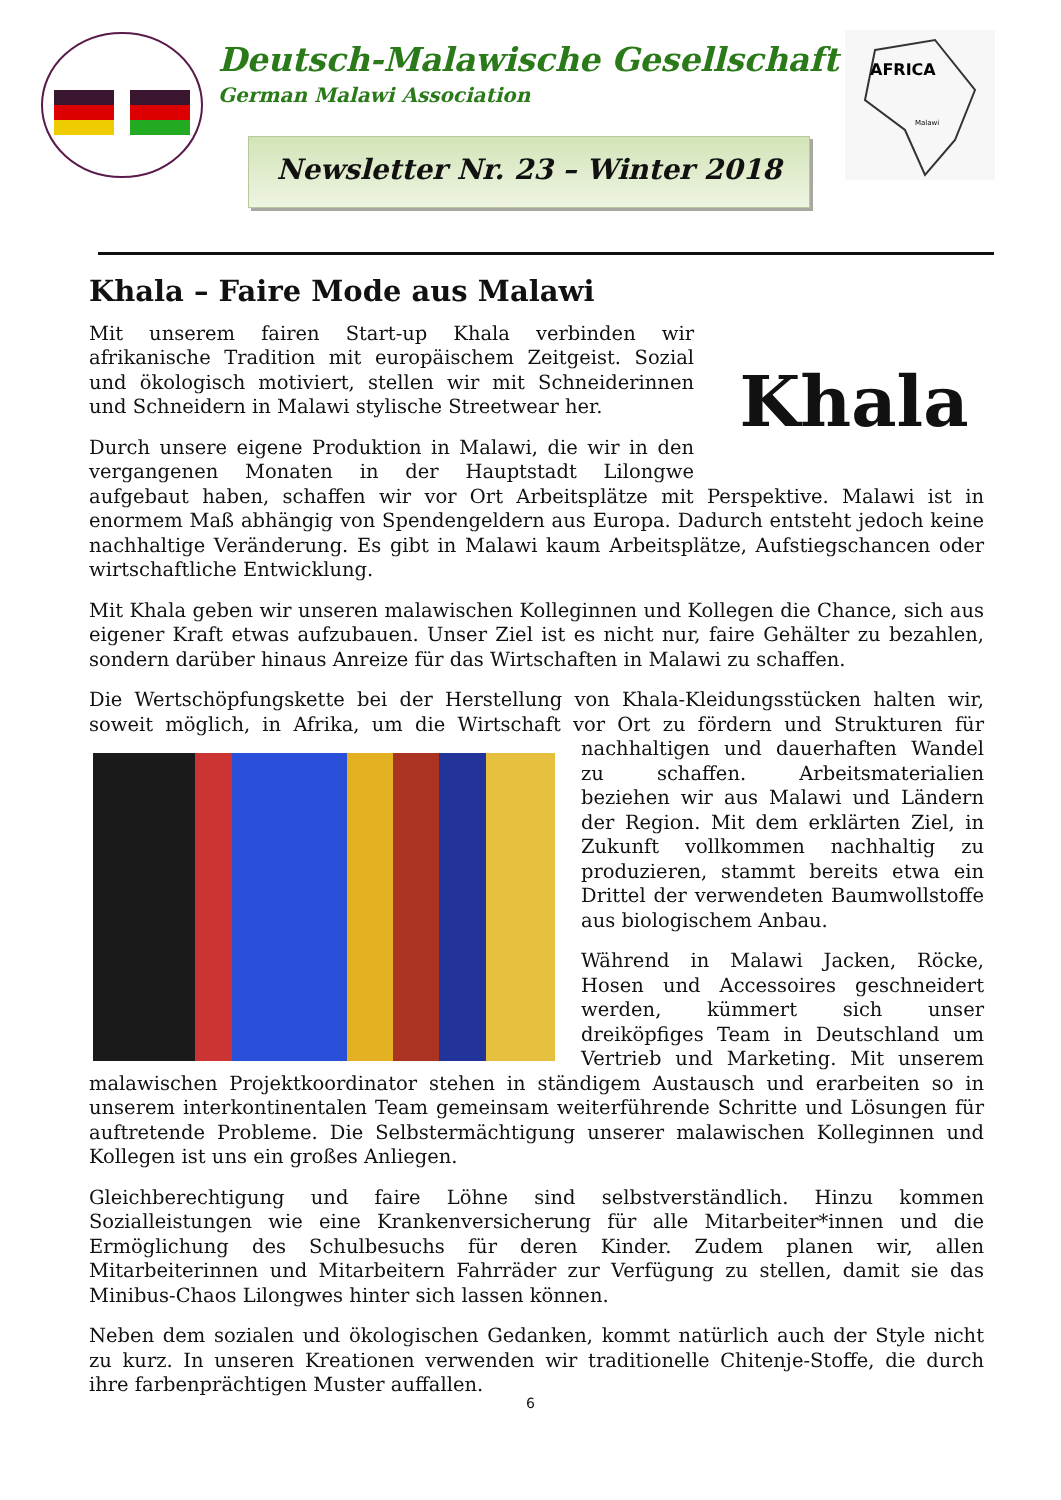Deutsch-Malawische Gesellschaft
German Malawi Association
Newsletter Nr. 23 – Winter 2018
AFRICA
Malawi
Khala – Faire Mode aus Malawi
Khala
Mit unserem fairen Start-up Khala verbinden wir afrikanische Tradition mit europäischem Zeitgeist. Sozial und ökologisch motiviert, stellen wir mit Schneiderinnen und Schneidern in Malawi stylische Streetwear her.
Durch unsere eigene Produktion in Malawi, die wir in den vergangenen Monaten in der Hauptstadt Lilongwe aufgebaut haben, schaffen wir vor Ort Arbeitsplätze mit Perspektive. Malawi ist in enormem Maß abhängig von Spendengeldern aus Europa. Dadurch entsteht jedoch keine nachhaltige Veränderung. Es gibt in Malawi kaum Arbeitsplätze, Aufstiegschancen oder wirtschaftliche Entwicklung.
Mit Khala geben wir unseren malawischen Kolleginnen und Kollegen die Chance, sich aus eigener Kraft etwas aufzubauen. Unser Ziel ist es nicht nur, faire Gehälter zu bezahlen, sondern darüber hinaus Anreize für das Wirtschaften in Malawi zu schaffen.
Die Wertschöpfungskette bei der Herstellung von Khala-Kleidungsstücken halten wir, soweit möglich, in Afrika, um die Wirtschaft vor Ort zu fördern und Strukturen für nachhaltigen und dauerhaften Wandel zu schaffen. Arbeitsmaterialien beziehen wir aus Malawi und Ländern der Region. Mit dem erklärten Ziel, in Zukunft vollkommen nachhaltig zu produzieren, stammt bereits etwa ein Drittel der verwendeten Baumwollstoffe aus biologischem Anbau.
Während in Malawi Jacken, Röcke, Hosen und Accessoires geschneidert werden, kümmert sich unser dreiköpfiges Team in Deutschland um Vertrieb und Marketing. Mit unserem malawischen Projektkoordinator stehen in ständigem Austausch und erarbeiten so in unserem interkontinentalen Team gemeinsam weiterführende Schritte und Lösungen für auftretende Probleme. Die Selbstermächtigung unserer malawischen Kolleginnen und Kollegen ist uns ein großes Anliegen.
Gleichberechtigung und faire Löhne sind selbstverständlich. Hinzu kommen Sozialleistungen wie eine Krankenversicherung für alle Mitarbeiter*innen und die Ermöglichung des Schulbesuchs für deren Kinder. Zudem planen wir, allen Mitarbeiterinnen und Mitarbeitern Fahrräder zur Verfügung zu stellen, damit sie das Minibus-Chaos Lilongwes hinter sich lassen können.
Neben dem sozialen und ökologischen Gedanken, kommt natürlich auch der Style nicht zu kurz. In unseren Kreationen verwenden wir traditionelle Chitenje-Stoffe, die durch ihre farbenprächtigen Muster auffallen.
6